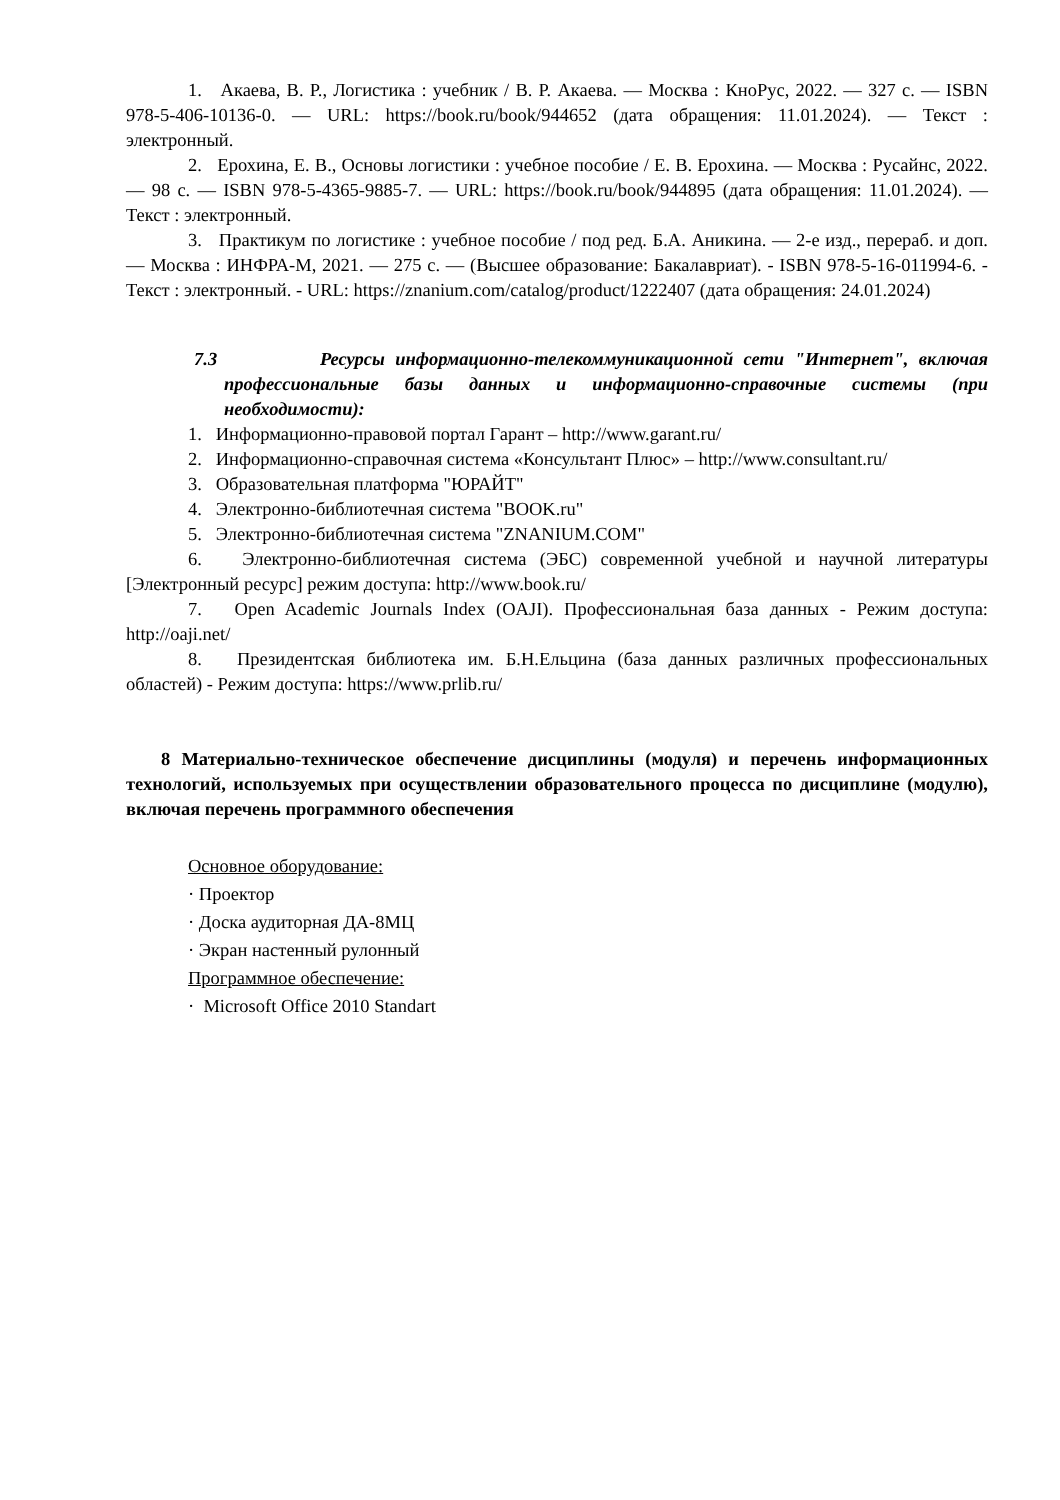1. Акаева, В. Р., Логистика : учебник / В. Р. Акаева. — Москва : КноРус, 2022. — 327 с. — ISBN 978-5-406-10136-0. — URL: https://book.ru/book/944652 (дата обращения: 11.01.2024). — Текст : электронный.
2. Ерохина, Е. В., Основы логистики : учебное пособие / Е. В. Ерохина. — Москва : Русайнс, 2022. — 98 с. — ISBN 978-5-4365-9885-7. — URL: https://book.ru/book/944895 (дата обращения: 11.01.2024). — Текст : электронный.
3. Практикум по логистике : учебное пособие / под ред. Б.А. Аникина. — 2-е изд., перераб. и доп. — Москва : ИНФРА-М, 2021. — 275 с. — (Высшее образование: Бакалавриат). - ISBN 978-5-16-011994-6. - Текст : электронный. - URL: https://znanium.com/catalog/product/1222407 (дата обращения: 24.01.2024)
7.3 Ресурсы информационно-телекоммуникационной сети "Интернет", включая профессиональные базы данных и информационно-справочные системы (при необходимости):
1. Информационно-правовой портал Гарант – http://www.garant.ru/
2. Информационно-справочная система «Консультант Плюс» – http://www.consultant.ru/
3. Образовательная платформа "ЮРАЙТ"
4. Электронно-библиотечная система "BOOK.ru"
5. Электронно-библиотечная система "ZNANIUM.COM"
6. Электронно-библиотечная система (ЭБС) современной учебной и научной литературы [Электронный ресурс] режим доступа: http://www.book.ru/
7. Open Academic Journals Index (OAJI). Профессиональная база данных - Режим доступа: http://oaji.net/
8. Президентская библиотека им. Б.Н.Ельцина (база данных различных профессиональных областей) - Режим доступа: https://www.prlib.ru/
8 Материально-техническое обеспечение дисциплины (модуля) и перечень информационных технологий, используемых при осуществлении образовательного процесса по дисциплине (модулю), включая перечень программного обеспечения
Основное оборудование:
· Проектор
· Доска аудиторная ДА-8МЦ
· Экран настенный рулонный
Программное обеспечение:
· Microsoft Office 2010 Standart